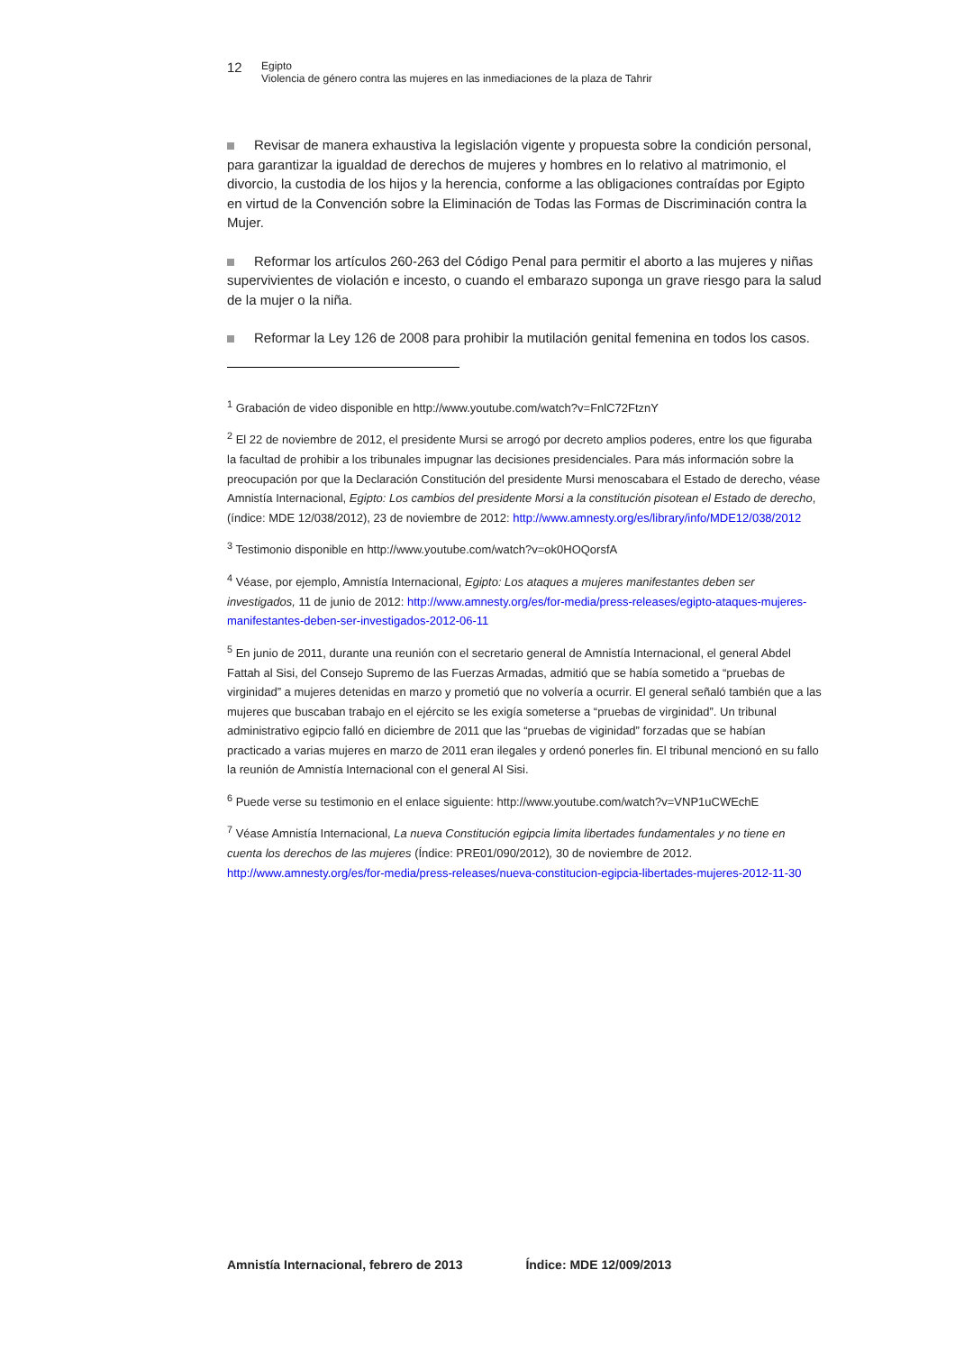12
Egipto
Violencia de género contra las mujeres en las inmediaciones de la plaza de Tahrir
Revisar de manera exhaustiva la legislación vigente y propuesta sobre la condición personal, para garantizar la igualdad de derechos de mujeres y hombres en lo relativo al matrimonio, el divorcio, la custodia de los hijos y la herencia, conforme a las obligaciones contraídas por Egipto en virtud de la Convención sobre la Eliminación de Todas las Formas de Discriminación contra la Mujer.
Reformar los artículos 260-263 del Código Penal para permitir el aborto a las mujeres y niñas supervivientes de violación e incesto, o cuando el embarazo suponga un grave riesgo para la salud de la mujer o la niña.
Reformar la Ley 126 de 2008 para prohibir la mutilación genital femenina en todos los casos.
<sup>1</sup> Grabación de video disponible en http://www.youtube.com/watch?v=FnlC72FtznY
<sup>2</sup> El 22 de noviembre de 2012, el presidente Mursi se arrogó por decreto amplios poderes, entre los que figuraba la facultad de prohibir a los tribunales impugnar las decisiones presidenciales. Para más información sobre la preocupación por que la Declaración Constitución del presidente Mursi menoscabara el Estado de derecho, véase Amnistía Internacional, Egipto: Los cambios del presidente Morsi a la constitución pisotean el Estado de derecho, (índice: MDE 12/038/2012), 23 de noviembre de 2012: http://www.amnesty.org/es/library/info/MDE12/038/2012
<sup>3</sup> Testimonio disponible en http://www.youtube.com/watch?v=ok0HOQorsfA
<sup>4</sup> Véase, por ejemplo, Amnistía Internacional, Egipto: Los ataques a mujeres manifestantes deben ser investigados, 11 de junio de 2012: http://www.amnesty.org/es/for-media/press-releases/egipto-ataques-mujeres-manifestantes-deben-ser-investigados-2012-06-11
<sup>5</sup> En junio de 2011, durante una reunión con el secretario general de Amnistía Internacional, el general Abdel Fattah al Sisi, del Consejo Supremo de las Fuerzas Armadas, admitió que se había sometido a “pruebas de virginidad” a mujeres detenidas en marzo y prometió que no volvería a ocurrir. El general señaló también que a las mujeres que buscaban trabajo en el ejército se les exigía someterse a “pruebas de virginidad”. Un tribunal administrativo egipcio falló en diciembre de 2011 que las “pruebas de viginidad” forzadas que se habían practicado a varias mujeres en marzo de 2011 eran ilegales y ordenó ponerles fin. El tribunal mencionó en su fallo la reunión de Amnistía Internacional con el general Al Sisi.
<sup>6</sup> Puede verse su testimonio en el enlace siguiente: http://www.youtube.com/watch?v=VNP1uCWEchE
<sup>7</sup> Véase Amnistía Internacional, La nueva Constitución egipcia limita libertades fundamentales y no tiene en cuenta los derechos de las mujeres (Índice: PRE01/090/2012), 30 de noviembre de 2012. http://www.amnesty.org/es/for-media/press-releases/nueva-constitucion-egipcia-libertades-mujeres-2012-11-30
Amnistía Internacional, febrero de 2013 Índice: MDE 12/009/2013